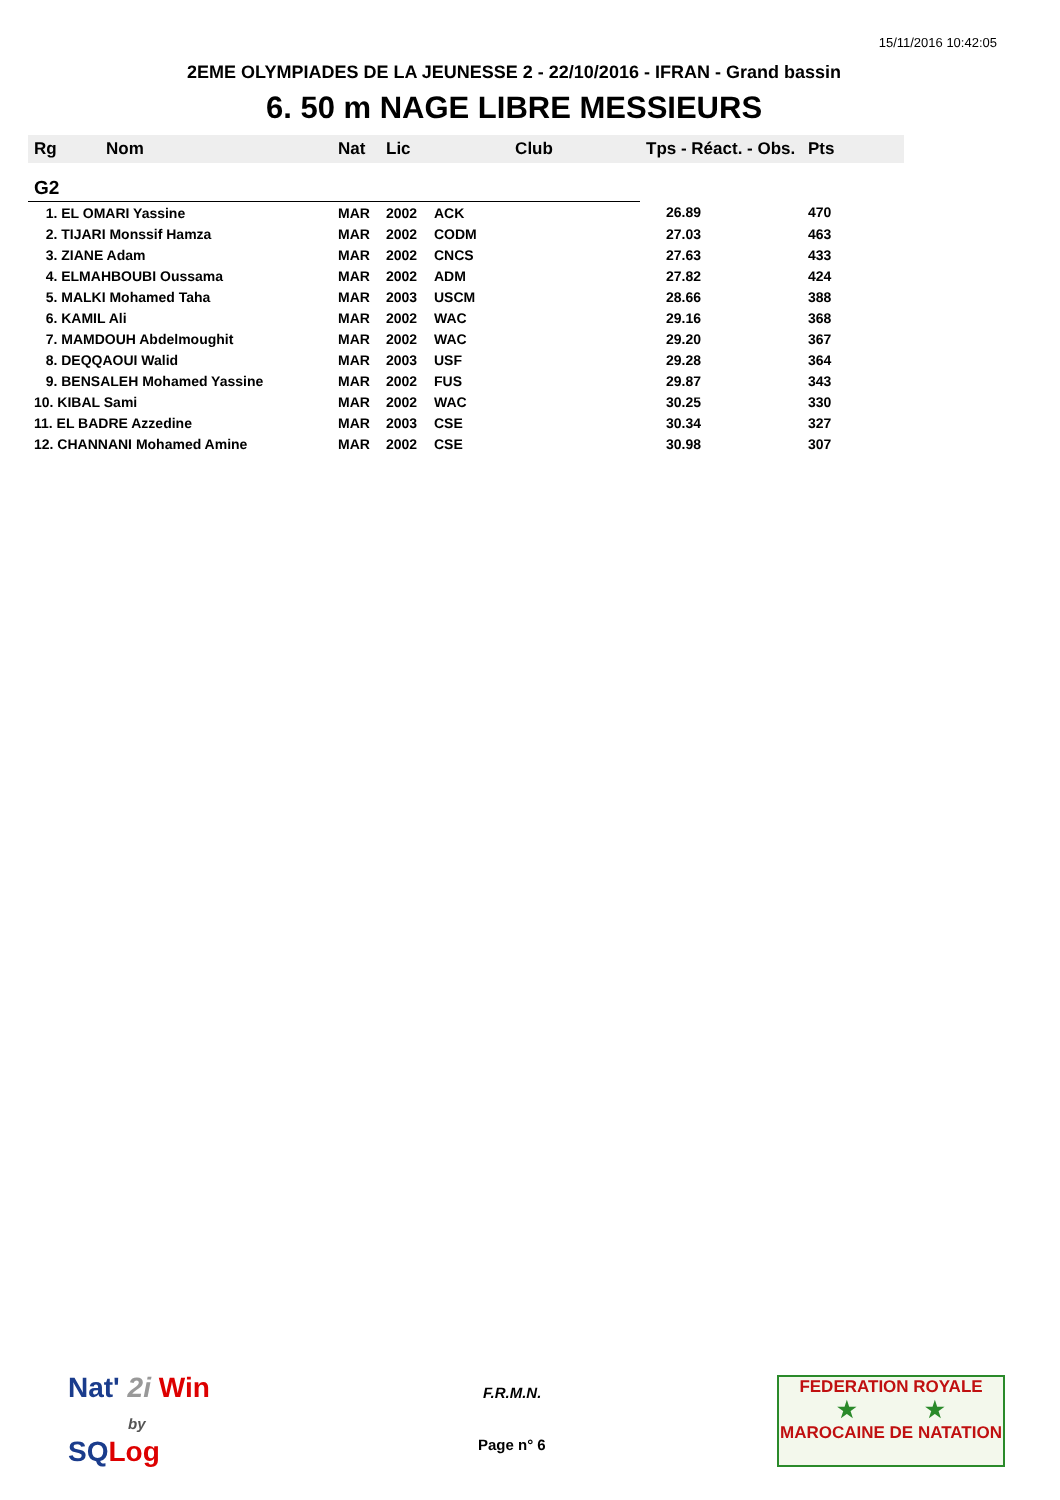15/11/2016 10:42:05
2EME OLYMPIADES DE LA JEUNESSE 2 - 22/10/2016 - IFRAN - Grand bassin
6. 50 m NAGE LIBRE MESSIEURS
| Rg | Nom | Nat | Lic | Club | Tps - Réact. - Obs. | Pts |
| --- | --- | --- | --- | --- | --- | --- |
| G2 | | | | | | |
| 1. EL OMARI Yassine | | MAR | 2002 | ACK | 26.89 | 470 |
| 2. TIJARI Monssif Hamza | | MAR | 2002 | CODM | 27.03 | 463 |
| 3. ZIANE Adam | | MAR | 2002 | CNCS | 27.63 | 433 |
| 4. ELMAHBOUBI Oussama | | MAR | 2002 | ADM | 27.82 | 424 |
| 5. MALKI Mohamed Taha | | MAR | 2003 | USCM | 28.66 | 388 |
| 6. KAMIL Ali | | MAR | 2002 | WAC | 29.16 | 368 |
| 7. MAMDOUH Abdelmoughit | | MAR | 2002 | WAC | 29.20 | 367 |
| 8. DEQQAOUI Walid | | MAR | 2003 | USF | 29.28 | 364 |
| 9. BENSALEH Mohamed Yassine | | MAR | 2002 | FUS | 29.87 | 343 |
| 10. KIBAL Sami | | MAR | 2002 | WAC | 30.25 | 330 |
| 11. EL BADRE Azzedine | | MAR | 2003 | CSE | 30.34 | 327 |
| 12. CHANNANI Mohamed Amine | | MAR | 2002 | CSE | 30.98 | 307 |
Nat' 2i Win
by
SQLog
F.R.M.N.
Page n° 6
FEDERATION ROYALE
★ ★
MAROCAINE DE NATATION